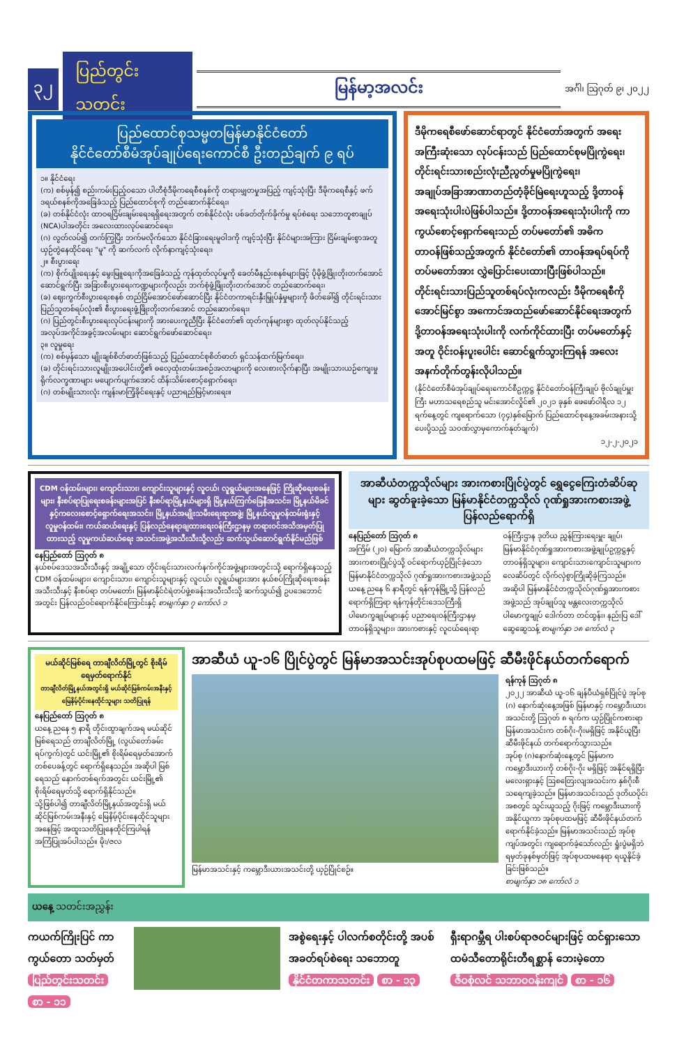၃၂ ပြည်တွင်းသတင်း မြန်မာ့အလင်း အင်္ဂါ၊ ဩဂုတ် ၉၊ ၂၀၂၂
ပြည်ထောင်စုသမ္မတမြန်မာနိုင်ငံတော်
နိုင်ငံတော်စီမံအုပ်ချုပ်ရေးကောင်စီ ဦးတည်ချက် ၉ ရပ်
၁။ နိုင်ငံရေး
(က) စစ်မှန်၍ စည်းကမ်းပြည့်ဝသော ပါတီစုံဒီမိုကရေစီစနစ်ကို တရားမျှတမှုအပြည့် ကျင့်သုံးပြီး ဒီမိုကရေစီနှင့် ဖက်ဒရယ်စနစ်ကိုအခြေခံသည့် ပြည်ထောင်စုကို တည်ဆောက်နိုင်ရေး၊
(ခ) တစ်နိုင်ငံလုံး ထာဝရငြိမ်းချမ်းရေးရရှိရေးအတွက် တစ်နိုင်ငံလုံး ပစ်ခတ်တိုက်ခိုက်မှု ရပ်စဲရေး သဘောတူစာချုပ် (NCA)ပါအတိုင်း အလေးထားလုပ်ဆောင်ရေး၊
(ဂ) လွတ်လပ်၍ တက်ကြွပြီး ဘက်မလိုက်သော နိုင်ငံခြားရေးမူဝါဒကို ကျင့်သုံးပြီး နိုင်ငံများအကြား ငြိမ်းချမ်းစွာအတူယှဉ်တွဲနေထိုင်ရေး "မူ" ကို ဆက်လက် လိုက်နာကျင့်သုံးရေး၊
၂။ စီးပွားရေး
(က) စိုက်ပျိုးရေးနှင့် မွေးမြူရေးကိုအခြေခံသည့် ကုန်ထုတ်လုပ်မှုကို ခေတ်မီနည်းစနစ်များဖြင့် ပိုမိုဖွံ့ဖြိုးတိုးတက်အောင်ဆောင်ရွက်ပြီး အခြားစီးပွားရေးကဏ္ဍများကိုလည်း ဘက်စုံဖွံ့ဖြိုးတိုးတက်အောင် တည်ဆောက်ရေး၊
(ခ) ဈေးကွက်စီးပွားရေးစနစ် တည်ငြိမ်အောင်ဖော်ဆောင်ပြီး နိုင်ငံတကာရင်းနှီးမြှုပ်နှံမှုများကို ဖိတ်ခေါ်၍ တိုင်းရင်းသား ပြည်သူတစ်ရပ်လုံး၏ စီးပွားရေးဖွံ့ဖြိုးတိုးတက်အောင် တည်ဆောက်ရေး၊
(ဂ) ပြည်တွင်းစီးပွားရေးလုပ်ငန်းများကို အားပေးကူညီပြီး နိုင်ငံတော်၏ ထုတ်ကုန်များစွာ ထုတ်လုပ်နိုင်သည့် အလုပ်အကိုင်အခွင့်အလမ်းများ ဆောင်ရွက်ဖော်ဆောင်ရေး၊
၃။ လူမှုရေး
(က) စစ်မှန်သော မျိုးချစ်စိတ်ဓာတ်ဖြစ်သည့် ပြည်ထောင်စုစိတ်ဓာတ် ရှင်သန်ထက်မြက်ရေး၊
(ခ) တိုင်းရင်းသားလူမျိုးအပေါင်းတို့၏ ဓလေ့ထုံးတမ်းအစဉ်အလာများကို လေးစားလိုက်နာပြီး အမျိုးသားယဉ်ကျေးမှုရိုက်လက္ခဏာများ မပျောက်ပျက်အောင် ထိန်းသိမ်းစောင့်ရှောက်ရေး၊
(ဂ) တစ်မျိုးသားလုံး ကျန်းမာကြံ့ခိုင်ရေးနှင့် ပညာရည်မြင့်မားရေး။
ဒီမိုကရေစီဖော်ဆောင်ရာတွင် နိုင်ငံတော်အတွက် အရေးအကြီးဆုံးသော လုပ်ငန်းသည် ပြည်ထောင်စုမပြိုကွဲရေး၊ တိုင်းရင်းသားစည်းလုံးညီညွတ်မှုမပြိုကွဲရေး၊ အချုပ်အခြာအာဏာတည်တံ့ခိုင်မြဲရေးဟူသည့် ဒို့တာဝန်အရေးသုံးပါးပဲဖြစ်ပါသည်။ ဒို့တာဝန်အရေးသုံးပါးကို ကာကွယ်စောင့်ရှောက်ရေးသည် တပ်မတော်၏ အဓိကတာဝန်ဖြစ်သည့်အတွက် နိုင်ငံတော်၏ တာဝန်အရပ်ရပ်ကို တပ်မတော်အား လွှဲပြောင်းပေးထားပြီးဖြစ်ပါသည်။ တိုင်းရင်းသားပြည်သူတစ်ရပ်လုံးကလည်း ဒီမိုကရေစီကို အောင်မြင်စွာ အကောင်အထည်ဖော်ဆောင်နိုင်ရေးအတွက် ဒို့တာဝန်အရေးသုံးပါးကို လက်ကိုင်ထားပြီး တပ်မတော်နှင့်အတူ ဝိုင်းဝန်းပူးပေါင်း ဆောင်ရွက်သွားကြရန် အလေးအနက်တိုက်တွန်းလိုပါသည်။
(နိုင်ငံတော်စီမံအုပ်ချုပ်ရေးကောင်စီဥက္ကဋ္ဌ နိုင်ငံတော်ဝန်ကြီးချုပ် ဗိုလ်ချုပ်မှူးကြီး မဟာသရေစည်သူ မင်းအောင်လှိုင်၏ ၂၀၂၁ ခုနှစ် ဖေဖော်ဝါရီလ ၁၂ ရက်နေ့တွင် ကျရောက်သော (၇၄)နှစ်မြောက် ပြည်ထောင်စုနေ့အခမ်းအနားသို့ပေးပို့သည့် သဝဏ်လွှာမှကောက်နုတ်ချက်)
၁၂-၂-၂၀၂၁
CDM ဝန်ထမ်းများ၊ ကျောင်းသား၊ ကျောင်းသူများနှင့် လူငယ်၊ လူရွယ်များအနေဖြင့် ကြိုဆိုရေးစခန်းများ၊ နီးစပ်ရာပြုရေးစခန်းများအပြင် နီးစပ်ရာမြို့နယ်များရှိ မြို့နယ်ကြက်ခြေနီအသင်း၊ မြို့နယ်မိခင်နှင့်ကလေးစောင့်ရှောက်ရေးအသင်း၊ မြို့နယ်အမျိုးသမီးရေးရာအဖွဲ့၊ မြို့နယ်လူမှုဝန်ထမ်းရုံးနှင့် လူမှုဝန်ထမ်း၊ ကယ်ဆယ်ရေးနှင့် ပြန်လည်နေရာချထားရေးဝန်ကြီးဌာနမှ တရားဝင်အသိအမှတ်ပြုထားသည့် လူမှုကယ်ဆယ်ရေး အသင်းအဖွဲ့အသီးသီးသို့လည်း ဆက်သွယ်ဆောင်ရွက်နိုင်မည်ဖြစ်
နေပြည်တော် ဩဂုတ် ၈
နယ်စပ်ဒေသအသီးသီးနှင့် အချို့သော တိုင်းရင်းသားလက်နက်ကိုင်အဖွဲ့များအတွင်းသို့ ရောက်ရှိနေသည့် CDM ဝန်ထမ်းများ၊ ကျောင်းသား၊ ကျောင်းသူများနှင့် လူငယ်၊ လူရွယ်များအား နယ်စပ်ကြိုဆိုရေးစခန်းအသီးသီးနှင့် နီးစပ်ရာ တပ်မတော်၊ မြန်မာနိုင်ငံရဲတပ်ဖွဲ့စခန်းအသီးသီးသို့ ဆက်သွယ်၍ ဥပဒေဘောင်အတွင်း ပြန်လည်ဝင်ရောက်နိုင်ကြောင်းနှင့် စာမျက်နှာ ၇ ကော်လံ ၁
အာဆီယံတက္ကသိုလ်များ အားကစားပြိုင်ပွဲတွင် ရွှေငွေကြေးတံဆိပ်ဆုများ ဆွတ်ခူးခဲ့သော မြန်မာနိုင်ငံတက္ကသိုလ် ဂုဏ်ရှုအားကစားအဖွဲ့ ပြန်လည်ရောက်ရှိ
နေပြည်တော် ဩဂုတ် ၈
အကြိမ် (၂၀) မြောက် အာဆီယံတက္ကသိုလ်များ အားကစားပြိုင်ပွဲသို့ ဝင်ရောက်ယှဉ်ပြိုင်ခဲ့သော မြန်မာနိုင်ငံတက္ကသိုလ် ဂုဏ်ရှုအားကစားအဖွဲ့သည် ယနေ့ ညနေ ၆ နာရီတွင် ရန်ကုန်မြို့သို့ ပြန်လည်ရောက်ရှိကြရာ ရန်ကုန်တိုင်းဒေသကြီးရှိ ပါမောက္ခချုပ်များနှင့် ပညာရေးဝန်ကြီးဌာနမှ တာဝန်ရှိသူများ၊ အားကစားနှင့် လူငယ်ရေးရာဝန်ကြီးဌာန ဒုတိယ ညွှန်ကြားရေးမှူး ချုပ်၊ မြန်မာနိုင်ငံဂုဏ်ရှုအားကစားအဖွဲ့ချုပ်ဥက္ကဋ္ဌနှင့် တာဝန်ရှိသူများ၊ ကျောင်းသားကျောင်းသူများက လေဆိပ်တွင် လိုက်လှဲစွာကြိုဆိုခဲ့ကြသည်။
အဆိုပါ မြန်မာနိုင်ငံတက္ကသိုလ်ဂုဏ်ရှုအားကစားအဖွဲ့သည် အုပ်ချုပ်သူ မန္တလေးတက္ကသိုလ် ပါမောက္ခချုပ် ဒေါက်တာ တင်ထွန်း၊ နည်းပြ ဒေါ်ဆွေဆွေသန့် စာမျက်နှာ ၁၈ ကော်လံ ၃
မယ်ဆိုင်မြစ်ရေ တာချီလိတ်မြို့တွင် စိုးရိမ်ရေမှတ်ရောက်နိုင်
တာချီလိတ်မြို့နယ်အတွင်းရှိ မယ်ဆိုင်မြစ်ကမ်းအနီးနှင့် မြေနိမ့်ပိုင်းနေထိုင်သူများ သတိပြုရန်
နေပြည်တော် ဩဂုတ် ၈
ယနေ့ ညနေ ၅ နာရီ တိုင်းထွာချက်အရ မယ်ဆိုင်မြစ်ရေသည် တာချီလိတ်မြို့ (လွယ်တော်ခမ်းရပ်ကွက်)တွင် ယင်းမြို့၏ စိုးရိမ်ရေမှတ်အောက် တစ်ပေခန့်တွင် ရောက်ရှိနေသည်။ အဆိုပါ မြစ်ရေသည် နောက်တစ်ရက်အတွင်း ယင်းမြို့၏ စိုးရိမ်ရေမှတ်သို့ ရောက်ရှိနိုင်သည်။
သို့ဖြစ်ပါ၍ တာချီလိတ်မြို့နယ်အတွင်းရှိ မယ်ဆိုင်မြစ်ကမ်းအနီးနှင့် မြေနိမ့်ပိုင်းနေထိုင်သူများအနေဖြင့် အထူးသတိပြုနေထိုင်ကြပါရန် အကြံပြုအပ်ပါသည်။ မိုး/ဇလ
အာဆီယံ ယူ-၁၆ ပြိုင်ပွဲတွင် မြန်မာအသင်းအုပ်စုပထမဖြင့် ဆီမီးဖိုင်နယ်တက်ရောက်
မြန်မာအသင်းနှင့် ကမ္ဘောဒီးယားအသင်းတို့ ယှဉ်ပြိုင်စဉ်။
ရန်ကုန် ဩဂုတ် ၈
၂၀၂၂ အာဆီယံ ယူ-၁၆ ချန်ပီယံရှစ်ပြိုင်ပွဲ အုပ်စု (ဂ) နောက်ဆုံးနေ့အဖြစ် မြန်မာနှင့် ကမ္ဘောဒီးယားအသင်းတို့ ဩဂုတ် ၈ ရက်က ယှဉ်ပြိုင်ကစားရာ မြန်မာအသင်းက တစ်ဂိုး-ဂိုးမရှိဖြင့် အနိုင်ယူပြီး ဆီမီးဖိုင်နယ် တက်ရောက်သွားသည်။
အုပ်စု (ဂ)နောက်ဆုံးနေ့တွင် မြန်မာက ကမ္ဘောဒီးယားကို တစ်ဂိုး-ဂိုး မရှိဖြင့် အနိုင်ရရှိပြီး မလေးရှားနှင့် ဩစတြေးလျအသင်းက နှစ်ဂိုးစီသရေကျခဲ့သည်။ မြန်မာအသင်းသည် ဒုတိယပိုင်းအစတွင် သွင်းယူသည့် ဂိုးဖြင့် ကမ္ဘောဒီးယားကို အနိုင်ယူကာ အုပ်စုပထမဖြင့် ဆီမီးဖိုင်နယ်တက်ရောက်နိုင်ခဲ့သည်။ မြန်မာအသင်းသည် အုပ်စုကျပ်အတွင်း ကျရောက်ခဲ့သော်လည်း ရှုံးပွဲမရှိဘဲ ရမှတ်ခုနစ်မှတ်ဖြင့် အုပ်စုပထမနေရာ ရယူနိုင်ခဲ့ခြင်းဖြစ်သည်။
စာမျက်နှာ ၁၈ ကော်လံ ၁
ယနေ့ သတင်းအညွှန်း
ကယက်ကြိုးပြင် ကာကွယ်တော သတ်မှတ်
ပြည်တွင်းသတင်း စာ - ၁၁
အစွဲရေးနှင့် ပါလက်စတိုင်းတို့ အပစ်အခတ်ရပ်စဲရေး သဘောတူ
နိုင်ငံတကာသတင်း စာ - ၁၃
ရှီးရာဂမ္ဘီရ ပါးစပ်ရာဇဝင်များဖြင့် ထင်ရှားသော ထမံသီတောရိုင်းတီရစ္ဆာန် ဘေးမဲ့တော
ဇီဝစုံလင် သဘာဝဝန်းကျင် စာ - ၁၆